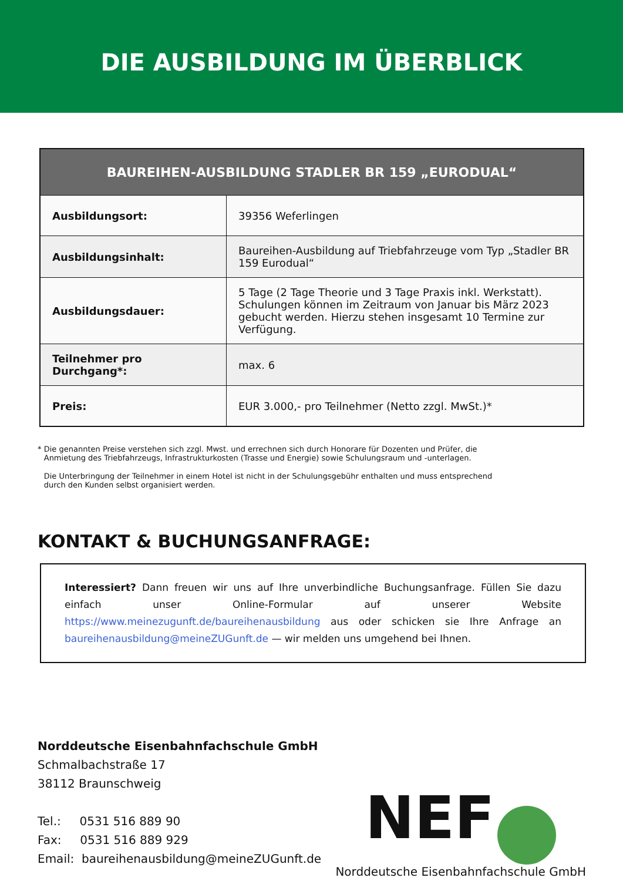DIE AUSBILDUNG IM ÜBERBLICK
| BAUREIHEN-AUSBILDUNG STADLER BR 159 „EURODUAL“ | |
| --- | --- |
| Ausbildungsort: | 39356 Weferlingen |
| Ausbildungsinhalt: | Baureihen-Ausbildung auf Triebfahrzeuge vom Typ „Stadler BR 159 Eurodual“ |
| Ausbildungsdauer: | 5 Tage (2 Tage Theorie und 3 Tage Praxis inkl. Werkstatt). Schulungen können im Zeitraum von Januar bis März 2023 gebucht werden. Hierzu stehen insgesamt 10 Termine zur Verfügung. |
| Teilnehmer pro Durchgang*: | max. 6 |
| Preis: | EUR 3.000,- pro Teilnehmer (Netto zzgl. MwSt.)* |
* Die genannten Preise verstehen sich zzgl. Mwst. und errechnen sich durch Honorare für Dozenten und Prüfer, die Anmietung des Triebfahrzeugs, Infrastrukturkosten (Trasse und Energie) sowie Schulungsraum und -unterlagen.
Die Unterbringung der Teilnehmer in einem Hotel ist nicht in der Schulungsgebühr enthalten und muss entsprechend durch den Kunden selbst organisiert werden.
KONTAKT & BUCHUNGSANFRAGE:
Interessiert? Dann freuen wir uns auf Ihre unverbindliche Buchungsanfrage. Füllen Sie dazu einfach unser Online-Formular auf unserer Website https://www.meinezugunft.de/baureihenausbildung aus oder schicken sie Ihre Anfrage an baureihenausbildung@meineZUGunft.de — wir melden uns umgehend bei Ihnen.
Norddeutsche Eisenbahnfachschule GmbH
Schmalbachstraße 17
38112 Braunschweig
Tel.: 0531 516 889 90
Fax: 0531 516 889 929
Email: baureihenausbildung@meineZUGunft.de
NEF
Norddeutsche Eisenbahnfachschule GmbH